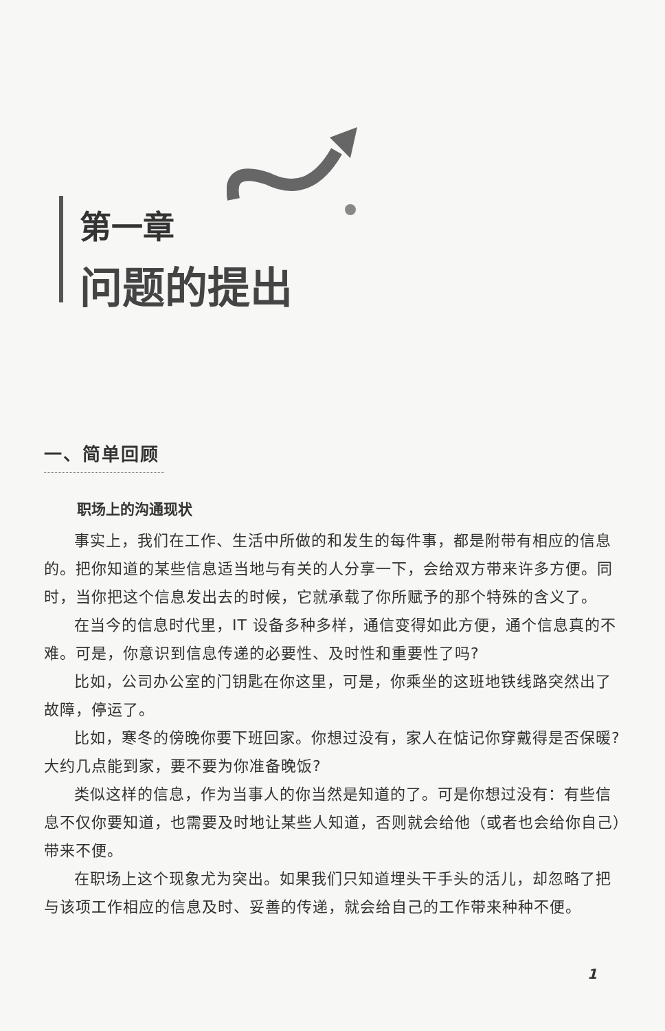第一章
问题的提出
一、简单回顾
职场上的沟通现状
事实上，我们在工作、生活中所做的和发生的每件事，都是附带有相应的信息的。把你知道的某些信息适当地与有关的人分享一下，会给双方带来许多方便。同时，当你把这个信息发出去的时候，它就承载了你所赋予的那个特殊的含义了。
在当今的信息时代里，IT 设备多种多样，通信变得如此方便，通个信息真的不难。可是，你意识到信息传递的必要性、及时性和重要性了吗?
比如，公司办公室的门钥匙在你这里，可是，你乘坐的这班地铁线路突然出了故障，停运了。
比如，寒冬的傍晚你要下班回家。你想过没有，家人在惦记你穿戴得是否保暖? 大约几点能到家，要不要为你准备晚饭?
类似这样的信息，作为当事人的你当然是知道的了。可是你想过没有：有些信息不仅你要知道，也需要及时地让某些人知道，否则就会给他（或者也会给你自己）带来不便。
在职场上这个现象尤为突出。如果我们只知道埋头干手头的活儿，却忽略了把与该项工作相应的信息及时、妥善的传递，就会给自己的工作带来种种不便。
1